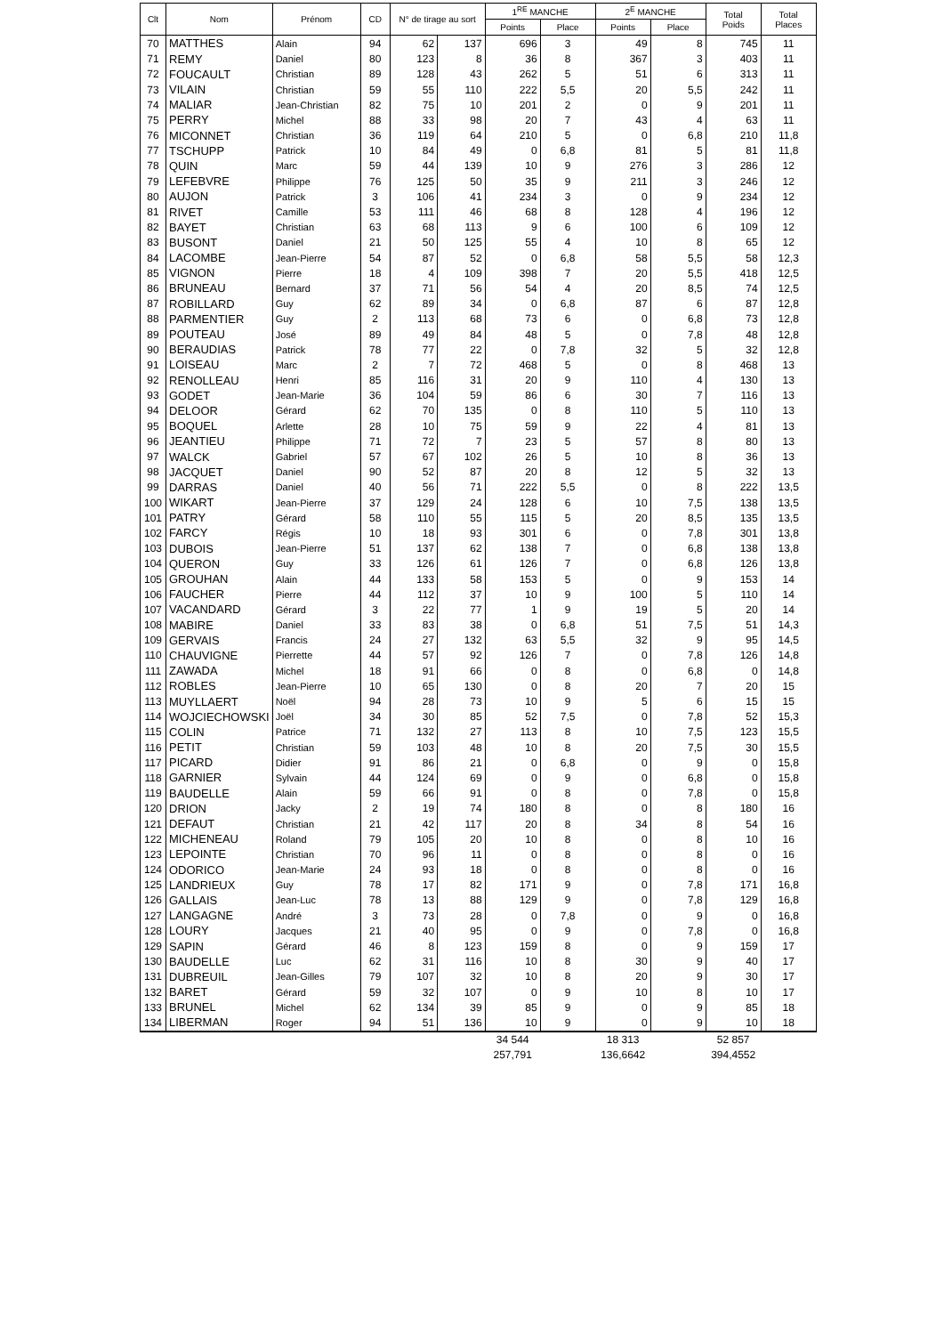| Clt | Nom | Prénom | CD | N° de tirage au sort | | 1<sup>RE</sup> MANCHE | | 2<sup>E</sup> MANCHE | | Total Poids | Total Places |
| --- | --- | --- | --- | --- | --- | --- | --- | --- | --- | --- | --- |
| | | | | | | Points | Place | Points | Place | | |
| 70 | MATTHES | Alain | 94 | 62 | 137 | 696 | 3 | 49 | 8 | 745 | 11 |
| 71 | REMY | Daniel | 80 | 123 | 8 | 36 | 8 | 367 | 3 | 403 | 11 |
| 72 | FOUCAULT | Christian | 89 | 128 | 43 | 262 | 5 | 51 | 6 | 313 | 11 |
| 73 | VILAIN | Christian | 59 | 55 | 110 | 222 | 5,5 | 20 | 5,5 | 242 | 11 |
| 74 | MALIAR | Jean-Christian | 82 | 75 | 10 | 201 | 2 | 0 | 9 | 201 | 11 |
| 75 | PERRY | Michel | 88 | 33 | 98 | 20 | 7 | 43 | 4 | 63 | 11 |
| 76 | MICONNET | Christian | 36 | 119 | 64 | 210 | 5 | 0 | 6,8 | 210 | 11,8 |
| 77 | TSCHUPP | Patrick | 10 | 84 | 49 | 0 | 6,8 | 81 | 5 | 81 | 11,8 |
| 78 | QUIN | Marc | 59 | 44 | 139 | 10 | 9 | 276 | 3 | 286 | 12 |
| 79 | LEFEBVRE | Philippe | 76 | 125 | 50 | 35 | 9 | 211 | 3 | 246 | 12 |
| 80 | AUJON | Patrick | 3 | 106 | 41 | 234 | 3 | 0 | 9 | 234 | 12 |
| 81 | RIVET | Camille | 53 | 111 | 46 | 68 | 8 | 128 | 4 | 196 | 12 |
| 82 | BAYET | Christian | 63 | 68 | 113 | 9 | 6 | 100 | 6 | 109 | 12 |
| 83 | BUSONT | Daniel | 21 | 50 | 125 | 55 | 4 | 10 | 8 | 65 | 12 |
| 84 | LACOMBE | Jean-Pierre | 54 | 87 | 52 | 0 | 6,8 | 58 | 5,5 | 58 | 12,3 |
| 85 | VIGNON | Pierre | 18 | 4 | 109 | 398 | 7 | 20 | 5,5 | 418 | 12,5 |
| 86 | BRUNEAU | Bernard | 37 | 71 | 56 | 54 | 4 | 20 | 8,5 | 74 | 12,5 |
| 87 | ROBILLARD | Guy | 62 | 89 | 34 | 0 | 6,8 | 87 | 6 | 87 | 12,8 |
| 88 | PARMENTIER | Guy | 2 | 113 | 68 | 73 | 6 | 0 | 6,8 | 73 | 12,8 |
| 89 | POUTEAU | José | 89 | 49 | 84 | 48 | 5 | 0 | 7,8 | 48 | 12,8 |
| 90 | BERAUDIAS | Patrick | 78 | 77 | 22 | 0 | 7,8 | 32 | 5 | 32 | 12,8 |
| 91 | LOISEAU | Marc | 2 | 7 | 72 | 468 | 5 | 0 | 8 | 468 | 13 |
| 92 | RENOLLEAU | Henri | 85 | 116 | 31 | 20 | 9 | 110 | 4 | 130 | 13 |
| 93 | GODET | Jean-Marie | 36 | 104 | 59 | 86 | 6 | 30 | 7 | 116 | 13 |
| 94 | DELOOR | Gérard | 62 | 70 | 135 | 0 | 8 | 110 | 5 | 110 | 13 |
| 95 | BOQUEL | Arlette | 28 | 10 | 75 | 59 | 9 | 22 | 4 | 81 | 13 |
| 96 | JEANTIEU | Philippe | 71 | 72 | 7 | 23 | 5 | 57 | 8 | 80 | 13 |
| 97 | WALCK | Gabriel | 57 | 67 | 102 | 26 | 5 | 10 | 8 | 36 | 13 |
| 98 | JACQUET | Daniel | 90 | 52 | 87 | 20 | 8 | 12 | 5 | 32 | 13 |
| 99 | DARRAS | Daniel | 40 | 56 | 71 | 222 | 5,5 | 0 | 8 | 222 | 13,5 |
| 100 | WIKART | Jean-Pierre | 37 | 129 | 24 | 128 | 6 | 10 | 7,5 | 138 | 13,5 |
| 101 | PATRY | Gérard | 58 | 110 | 55 | 115 | 5 | 20 | 8,5 | 135 | 13,5 |
| 102 | FARCY | Régis | 10 | 18 | 93 | 301 | 6 | 0 | 7,8 | 301 | 13,8 |
| 103 | DUBOIS | Jean-Pierre | 51 | 137 | 62 | 138 | 7 | 0 | 6,8 | 138 | 13,8 |
| 104 | QUERON | Guy | 33 | 126 | 61 | 126 | 7 | 0 | 6,8 | 126 | 13,8 |
| 105 | GROUHAN | Alain | 44 | 133 | 58 | 153 | 5 | 0 | 9 | 153 | 14 |
| 106 | FAUCHER | Pierre | 44 | 112 | 37 | 10 | 9 | 100 | 5 | 110 | 14 |
| 107 | VACANDARD | Gérard | 3 | 22 | 77 | 1 | 9 | 19 | 5 | 20 | 14 |
| 108 | MABIRE | Daniel | 33 | 83 | 38 | 0 | 6,8 | 51 | 7,5 | 51 | 14,3 |
| 109 | GERVAIS | Francis | 24 | 27 | 132 | 63 | 5,5 | 32 | 9 | 95 | 14,5 |
| 110 | CHAUVIGNE | Pierrette | 44 | 57 | 92 | 126 | 7 | 0 | 7,8 | 126 | 14,8 |
| 111 | ZAWADA | Michel | 18 | 91 | 66 | 0 | 8 | 0 | 6,8 | 0 | 14,8 |
| 112 | ROBLES | Jean-Pierre | 10 | 65 | 130 | 0 | 8 | 20 | 7 | 20 | 15 |
| 113 | MUYLLAERT | Noël | 94 | 28 | 73 | 10 | 9 | 5 | 6 | 15 | 15 |
| 114 | WOJCIECHOWSKI | Joël | 34 | 30 | 85 | 52 | 7,5 | 0 | 7,8 | 52 | 15,3 |
| 115 | COLIN | Patrice | 71 | 132 | 27 | 113 | 8 | 10 | 7,5 | 123 | 15,5 |
| 116 | PETIT | Christian | 59 | 103 | 48 | 10 | 8 | 20 | 7,5 | 30 | 15,5 |
| 117 | PICARD | Didier | 91 | 86 | 21 | 0 | 6,8 | 0 | 9 | 0 | 15,8 |
| 118 | GARNIER | Sylvain | 44 | 124 | 69 | 0 | 9 | 0 | 6,8 | 0 | 15,8 |
| 119 | BAUDELLE | Alain | 59 | 66 | 91 | 0 | 8 | 0 | 7,8 | 0 | 15,8 |
| 120 | DRION | Jacky | 2 | 19 | 74 | 180 | 8 | 0 | 8 | 180 | 16 |
| 121 | DEFAUT | Christian | 21 | 42 | 117 | 20 | 8 | 34 | 8 | 54 | 16 |
| 122 | MICHENEAU | Roland | 79 | 105 | 20 | 10 | 8 | 0 | 8 | 10 | 16 |
| 123 | LEPOINTE | Christian | 70 | 96 | 11 | 0 | 8 | 0 | 8 | 0 | 16 |
| 124 | ODORICO | Jean-Marie | 24 | 93 | 18 | 0 | 8 | 0 | 8 | 0 | 16 |
| 125 | LANDRIEUX | Guy | 78 | 17 | 82 | 171 | 9 | 0 | 7,8 | 171 | 16,8 |
| 126 | GALLAIS | Jean-Luc | 78 | 13 | 88 | 129 | 9 | 0 | 7,8 | 129 | 16,8 |
| 127 | LANGAGNE | André | 3 | 73 | 28 | 0 | 7,8 | 0 | 9 | 0 | 16,8 |
| 128 | LOURY | Jacques | 21 | 40 | 95 | 0 | 9 | 0 | 7,8 | 0 | 16,8 |
| 129 | SAPIN | Gérard | 46 | 8 | 123 | 159 | 8 | 0 | 9 | 159 | 17 |
| 130 | BAUDELLE | Luc | 62 | 31 | 116 | 10 | 8 | 30 | 9 | 40 | 17 |
| 131 | DUBREUIL | Jean-Gilles | 79 | 107 | 32 | 10 | 8 | 20 | 9 | 30 | 17 |
| 132 | BARET | Gérard | 59 | 32 | 107 | 0 | 9 | 10 | 8 | 10 | 17 |
| 133 | BRUNEL | Michel | 62 | 134 | 39 | 85 | 9 | 0 | 9 | 85 | 18 |
| 134 | LIBERMAN | Roger | 94 | 51 | 136 | 10 | 9 | 0 | 9 | 10 | 18 |
| | | | | | | 34 544 | | 18 313 | | 52 857 | |
| | | | | | | 257,791 | | 136,6642 | | 394,4552 | |